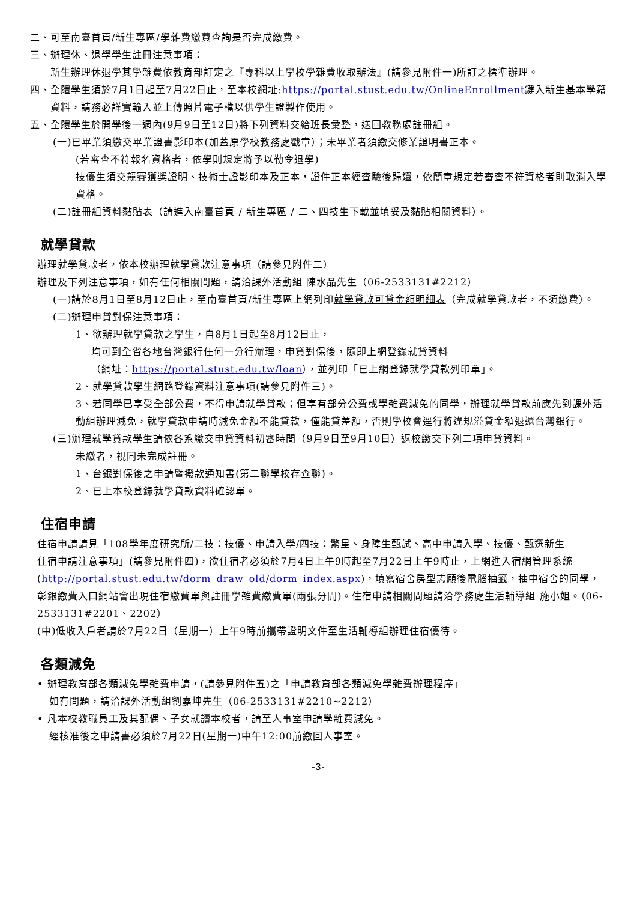二、可至南臺首頁/新生專區/學雜費繳費查詢是否完成繳費。
三、辦理休、退學學生註冊注意事項：
新生辦理休退學其學雜費依教育部訂定之『專科以上學校學雜費收取辦法』(請參見附件一)所訂之標準辦理。
四、全體學生須於7月1日起至7月22日止，至本校網址:https://portal.stust.edu.tw/OnlineEnrollment鍵入新生基本學籍資料，請務必詳實輸入並上傳照片電子檔以供學生證製作使用。
五、全體學生於開學後一週內(9月9日至12日)將下列資料交給班長彙整，送回教務處註冊組。
(一)已畢業須繳交畢業證書影印本(加蓋原學校教務處戳章）；未畢業者須繳交修業證明書正本。
(若審查不符報名資格者，依學則規定將予以勒令退學)
技優生須交競賽獲獎證明、技術士證影印本及正本，證件正本經查驗後歸還，依簡章規定若審查不符資格者則取消入學資格。
(二)註冊組資料黏貼表（請進入南臺首頁 / 新生專區 / 二、四技生下載並填妥及黏貼相關資料）。
就學貸款
辦理就學貸款者，依本校辦理就學貸款注意事項（請參見附件二）
辦理及下列注意事項，如有任何相關問題，請洽課外活動組 陳水品先生（06-2533131#2212）
(一)請於8月1日至8月12日止，至南臺首頁/新生專區上網列印就學貸款可貸金額明細表（完成就學貸款者，不須繳費）。
(二)辦理申貸對保注意事項：
1、欲辦理就學貸款之學生，自8月1日起至8月12日止，
均可到全省各地台灣銀行任何一分行辦理，申貸對保後，隨即上網登錄就貸資料
（網址：https://portal.stust.edu.tw/loan），並列印「已上網登錄就學貸款列印單」。
2、就學貸款學生網路登錄資料注意事項(請參見附件三)。
3、若同學已享受全部公費，不得申請就學貸款；但享有部分公費或學雜費減免的同學，辦理就學貸款前應先到課外活動組辦理減免，就學貸款申請時減免金額不能貸款，僅能貸差額，否則學校會逕行將違規溢貸金額退還台灣銀行。
(三)辦理就學貸款學生請依各系繳交申貸資料初審時間（9月9日至9月10日）返校繳交下列二項申貸資料。
未繳者，視同未完成註冊。
1、台銀對保後之申請暨撥款通知書(第二聯學校存查聯)。
2、已上本校登錄就學貸款資料確認單。
住宿申請
住宿申請請見「108學年度研究所/二技：技優、申請入學/四技：繁星、身障生甄試、高中申請入學、技優、甄選新生
住宿申請注意事項」(請參見附件四)，欲住宿者必須於7月4日上午9時起至7月22日上午9時止，上網進入宿網管理系統(http://portal.stust.edu.tw/dorm_draw_old/dorm_index.aspx)，填寫宿舍房型志願後電腦抽籤，抽中宿舍的同學，彰銀繳費入口網站會出現住宿繳費單與註冊學雜費繳費單(兩張分開)。住宿申請相關問題請洽學務處生活輔導組 施小姐。（06-2533131#2201、2202）
(中)低收入戶者請於7月22日（星期一）上午9時前攜帶證明文件至生活輔導組辦理住宿優待。
各類減免
• 辦理教育部各類減免學雜費申請，(請參見附件五)之「申請教育部各類減免學雜費辦理程序」
如有問題，請洽課外活動組劉嘉坤先生（06-2533131#2210~2212）
• 凡本校教職員工及其配偶、子女就讀本校者，請至人事室申請學雜費減免。
經核准後之申請書必須於7月22日(星期一)中午12:00前繳回人事室。
-3-